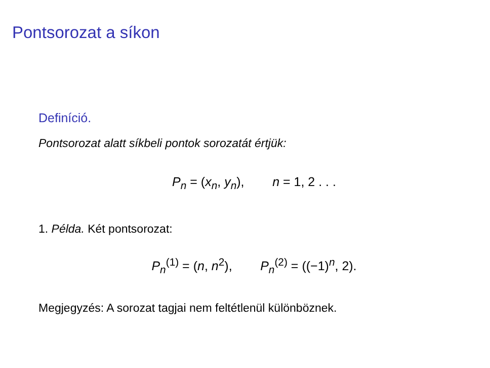Pontsorozat a síkon
Definíció.
Pontsorozat alatt síkbeli pontok sorozatát értjük:
P<sub>n</sub> = (x<sub>n</sub>, y<sub>n</sub>), n = 1, 2 . . .
1. Példa. Két pontsorozat:
P<sub>n</sub><sup>(1)</sup> = (n, n<sup>2</sup>), P<sub>n</sub><sup>(2)</sup> = ((−1)<sup>n</sup>, 2).
Megjegyzés: A sorozat tagjai nem feltétlenül különböznek.